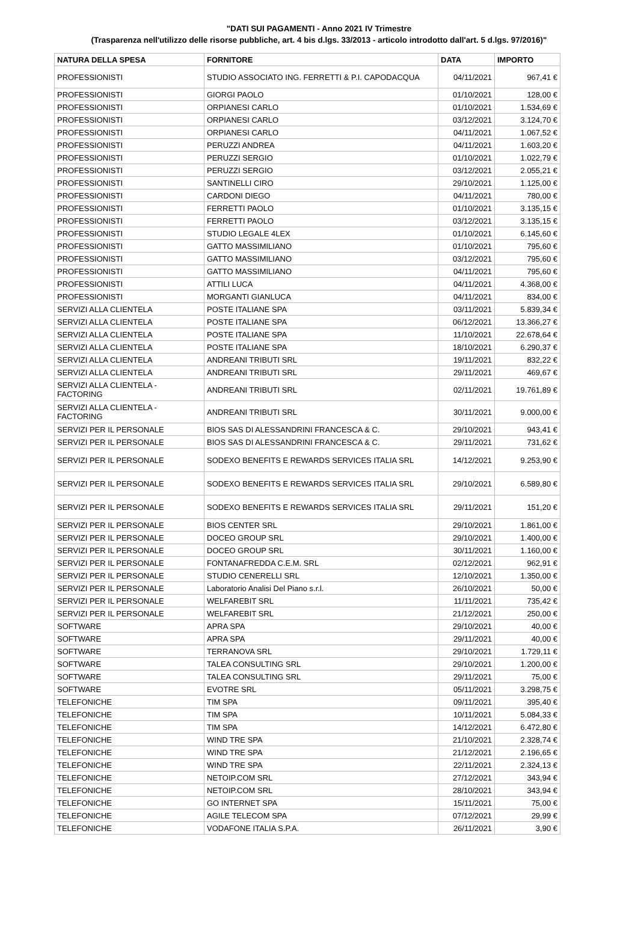"DATI SUI PAGAMENTI - Anno 2021 IV Trimestre
(Trasparenza nell'utilizzo delle risorse pubbliche, art. 4 bis d.lgs. 33/2013 - articolo introdotto dall'art. 5 d.lgs. 97/2016)"
| NATURA DELLA SPESA | FORNITORE | DATA | IMPORTO |
| --- | --- | --- | --- |
| PROFESSIONISTI | STUDIO ASSOCIATO ING. FERRETTI & P.I. CAPODACQUA | 04/11/2021 | 967,41 € |
| PROFESSIONISTI | GIORGI PAOLO | 01/10/2021 | 128,00 € |
| PROFESSIONISTI | ORPIANESI CARLO | 01/10/2021 | 1.534,69 € |
| PROFESSIONISTI | ORPIANESI CARLO | 03/12/2021 | 3.124,70 € |
| PROFESSIONISTI | ORPIANESI CARLO | 04/11/2021 | 1.067,52 € |
| PROFESSIONISTI | PERUZZI ANDREA | 04/11/2021 | 1.603,20 € |
| PROFESSIONISTI | PERUZZI SERGIO | 01/10/2021 | 1.022,79 € |
| PROFESSIONISTI | PERUZZI SERGIO | 03/12/2021 | 2.055,21 € |
| PROFESSIONISTI | SANTINELLI CIRO | 29/10/2021 | 1.125,00 € |
| PROFESSIONISTI | CARDONI DIEGO | 04/11/2021 | 780,00 € |
| PROFESSIONISTI | FERRETTI PAOLO | 01/10/2021 | 3.135,15 € |
| PROFESSIONISTI | FERRETTI PAOLO | 03/12/2021 | 3.135,15 € |
| PROFESSIONISTI | STUDIO LEGALE 4LEX | 01/10/2021 | 6.145,60 € |
| PROFESSIONISTI | GATTO MASSIMILIANO | 01/10/2021 | 795,60 € |
| PROFESSIONISTI | GATTO MASSIMILIANO | 03/12/2021 | 795,60 € |
| PROFESSIONISTI | GATTO MASSIMILIANO | 04/11/2021 | 795,60 € |
| PROFESSIONISTI | ATTILI LUCA | 04/11/2021 | 4.368,00 € |
| PROFESSIONISTI | MORGANTI GIANLUCA | 04/11/2021 | 834,00 € |
| SERVIZI ALLA CLIENTELA | POSTE ITALIANE SPA | 03/11/2021 | 5.839,34 € |
| SERVIZI ALLA CLIENTELA | POSTE ITALIANE SPA | 06/12/2021 | 13.366,27 € |
| SERVIZI ALLA CLIENTELA | POSTE ITALIANE SPA | 11/10/2021 | 22.678,64 € |
| SERVIZI ALLA CLIENTELA | POSTE ITALIANE SPA | 18/10/2021 | 6.290,37 € |
| SERVIZI ALLA CLIENTELA | ANDREANI TRIBUTI SRL | 19/11/2021 | 832,22 € |
| SERVIZI ALLA CLIENTELA | ANDREANI TRIBUTI SRL | 29/11/2021 | 469,67 € |
| SERVIZI ALLA CLIENTELA - FACTORING | ANDREANI TRIBUTI SRL | 02/11/2021 | 19.761,89 € |
| SERVIZI ALLA CLIENTELA - FACTORING | ANDREANI TRIBUTI SRL | 30/11/2021 | 9.000,00 € |
| SERVIZI PER IL PERSONALE | BIOS SAS DI ALESSANDRINI FRANCESCA & C. | 29/10/2021 | 943,41 € |
| SERVIZI PER IL PERSONALE | BIOS SAS DI ALESSANDRINI FRANCESCA & C. | 29/11/2021 | 731,62 € |
| SERVIZI PER IL PERSONALE | SODEXO BENEFITS E REWARDS SERVICES ITALIA SRL | 14/12/2021 | 9.253,90 € |
| SERVIZI PER IL PERSONALE | SODEXO BENEFITS E REWARDS SERVICES ITALIA SRL | 29/10/2021 | 6.589,80 € |
| SERVIZI PER IL PERSONALE | SODEXO BENEFITS E REWARDS SERVICES ITALIA SRL | 29/11/2021 | 151,20 € |
| SERVIZI PER IL PERSONALE | BIOS CENTER SRL | 29/10/2021 | 1.861,00 € |
| SERVIZI PER IL PERSONALE | DOCEO GROUP SRL | 29/10/2021 | 1.400,00 € |
| SERVIZI PER IL PERSONALE | DOCEO GROUP SRL | 30/11/2021 | 1.160,00 € |
| SERVIZI PER IL PERSONALE | FONTANAFREDDA C.E.M. SRL | 02/12/2021 | 962,91 € |
| SERVIZI PER IL PERSONALE | STUDIO CENERELLI SRL | 12/10/2021 | 1.350,00 € |
| SERVIZI PER IL PERSONALE | Laboratorio Analisi Del Piano s.r.l. | 26/10/2021 | 50,00 € |
| SERVIZI PER IL PERSONALE | WELFAREBIT SRL | 11/11/2021 | 735,42 € |
| SERVIZI PER IL PERSONALE | WELFAREBIT SRL | 21/12/2021 | 250,00 € |
| SOFTWARE | APRA SPA | 29/10/2021 | 40,00 € |
| SOFTWARE | APRA SPA | 29/11/2021 | 40,00 € |
| SOFTWARE | TERRANOVA SRL | 29/10/2021 | 1.729,11 € |
| SOFTWARE | TALEA CONSULTING SRL | 29/10/2021 | 1.200,00 € |
| SOFTWARE | TALEA CONSULTING SRL | 29/11/2021 | 75,00 € |
| SOFTWARE | EVOTRE SRL | 05/11/2021 | 3.298,75 € |
| TELEFONICHE | TIM SPA | 09/11/2021 | 395,40 € |
| TELEFONICHE | TIM SPA | 10/11/2021 | 5.084,33 € |
| TELEFONICHE | TIM SPA | 14/12/2021 | 6.472,80 € |
| TELEFONICHE | WIND TRE SPA | 21/10/2021 | 2.328,74 € |
| TELEFONICHE | WIND TRE SPA | 21/12/2021 | 2.196,65 € |
| TELEFONICHE | WIND TRE SPA | 22/11/2021 | 2.324,13 € |
| TELEFONICHE | NETOIP.COM SRL | 27/12/2021 | 343,94 € |
| TELEFONICHE | NETOIP.COM SRL | 28/10/2021 | 343,94 € |
| TELEFONICHE | GO INTERNET SPA | 15/11/2021 | 75,00 € |
| TELEFONICHE | AGILE TELECOM SPA | 07/12/2021 | 29,99 € |
| TELEFONICHE | VODAFONE ITALIA S.P.A. | 26/11/2021 | 3,90 € |